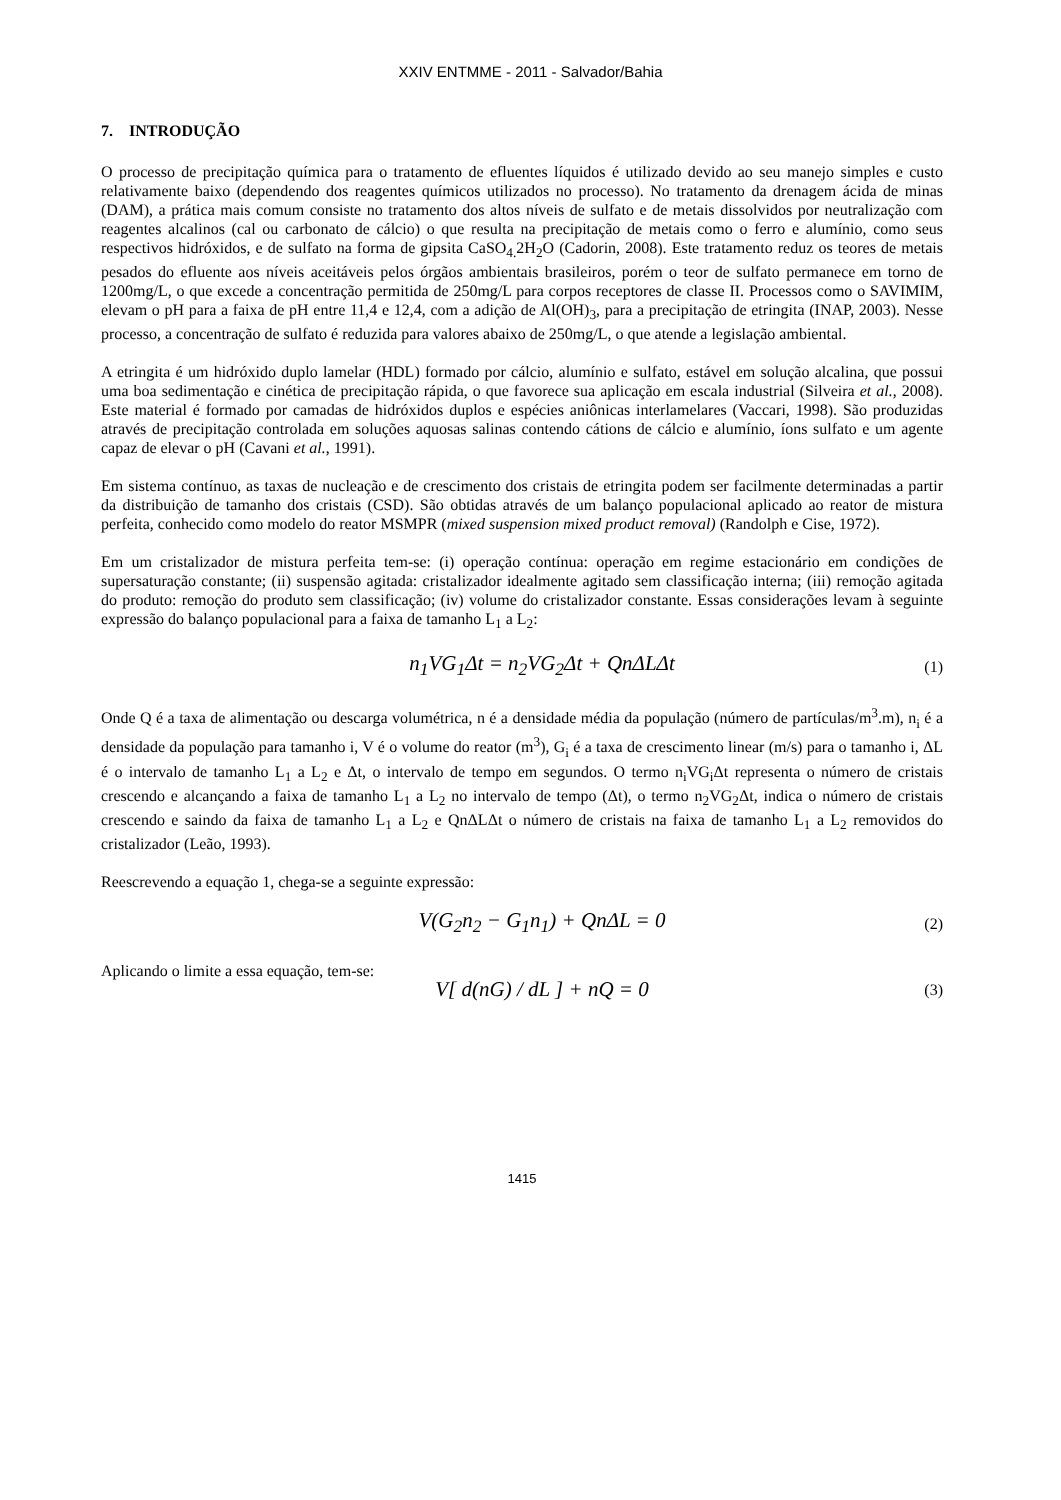XXIV ENTMME - 2011 - Salvador/Bahia
7. INTRODUÇÃO
O processo de precipitação química para o tratamento de efluentes líquidos é utilizado devido ao seu manejo simples e custo relativamente baixo (dependendo dos reagentes químicos utilizados no processo). No tratamento da drenagem ácida de minas (DAM), a prática mais comum consiste no tratamento dos altos níveis de sulfato e de metais dissolvidos por neutralização com reagentes alcalinos (cal ou carbonato de cálcio) o que resulta na precipitação de metais como o ferro e alumínio, como seus respectivos hidróxidos, e de sulfato na forma de gipsita CaSO<sub>4.</sub>2H<sub>2</sub>O (Cadorin, 2008). Este tratamento reduz os teores de metais pesados do efluente aos níveis aceitáveis pelos órgãos ambientais brasileiros, porém o teor de sulfato permanece em torno de 1200mg/L, o que excede a concentração permitida de 250mg/L para corpos receptores de classe II. Processos como o SAVIMIM, elevam o pH para a faixa de pH entre 11,4 e 12,4, com a adição de Al(OH)<sub>3</sub>, para a precipitação de etringita (INAP, 2003). Nesse processo, a concentração de sulfato é reduzida para valores abaixo de 250mg/L, o que atende a legislação ambiental.
A etringita é um hidróxido duplo lamelar (HDL) formado por cálcio, alumínio e sulfato, estável em solução alcalina, que possui uma boa sedimentação e cinética de precipitação rápida, o que favorece sua aplicação em escala industrial (Silveira et al., 2008). Este material é formado por camadas de hidróxidos duplos e espécies aniônicas interlamelares (Vaccari, 1998). São produzidas através de precipitação controlada em soluções aquosas salinas contendo cátions de cálcio e alumínio, íons sulfato e um agente capaz de elevar o pH (Cavani et al., 1991).
Em sistema contínuo, as taxas de nucleação e de crescimento dos cristais de etringita podem ser facilmente determinadas a partir da distribuição de tamanho dos cristais (CSD). São obtidas através de um balanço populacional aplicado ao reator de mistura perfeita, conhecido como modelo do reator MSMPR (mixed suspension mixed product removal) (Randolph e Cise, 1972).
Em um cristalizador de mistura perfeita tem-se: (i) operação contínua: operação em regime estacionário em condições de supersaturação constante; (ii) suspensão agitada: cristalizador idealmente agitado sem classificação interna; (iii) remoção agitada do produto: remoção do produto sem classificação; (iv) volume do cristalizador constante. Essas considerações levam à seguinte expressão do balanço populacional para a faixa de tamanho L<sub>1</sub> a L<sub>2</sub>:
n<sub>1</sub>VG<sub>1</sub>Δt = n<sub>2</sub>VG<sub>2</sub>Δt + QnΔLΔt
(1)
Onde Q é a taxa de alimentação ou descarga volumétrica, n é a densidade média da população (número de partículas/m<sup>3</sup>.m), n<sub>i</sub> é a densidade da população para tamanho i, V é o volume do reator (m<sup>3</sup>), G<sub>i</sub> é a taxa de crescimento linear (m/s) para o tamanho i, ΔL é o intervalo de tamanho L<sub>1</sub> a L<sub>2</sub> e Δt, o intervalo de tempo em segundos. O termo n<sub>i</sub>VG<sub>i</sub>Δt representa o número de cristais crescendo e alcançando a faixa de tamanho L<sub>1</sub> a L<sub>2</sub> no intervalo de tempo (Δt), o termo n<sub>2</sub>VG<sub>2</sub>Δt, indica o número de cristais crescendo e saindo da faixa de tamanho L<sub>1</sub> a L<sub>2</sub> e QnΔLΔt o número de cristais na faixa de tamanho L<sub>1</sub> a L<sub>2</sub> removidos do cristalizador (Leão, 1993).
Reescrevendo a equação 1, chega-se a seguinte expressão:
V(G<sub>2</sub>n<sub>2</sub> − G<sub>1</sub>n<sub>1</sub>) + QnΔL = 0
(2)
Aplicando o limite a essa equação, tem-se:
V[ d(nG) / dL ] + nQ = 0
(3)
1415